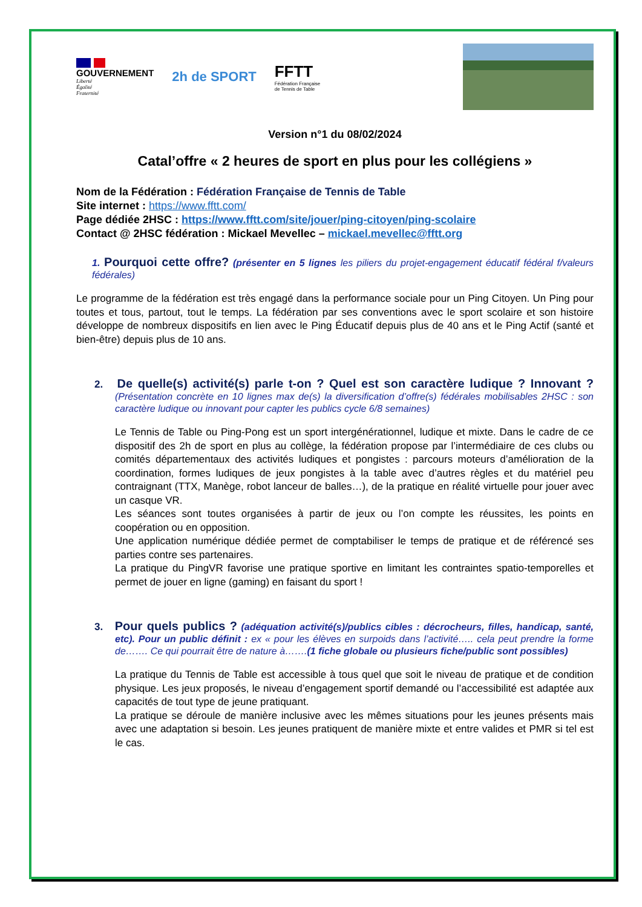GOUVERNEMENT
Liberté
Égalité
Fraternité
2h de SPORT
FFTT
Fédération Française
de Tennis de Table
Version n°1 du 08/02/2024
Catal’offre « 2 heures de sport en plus pour les collégiens »
Nom de la Fédération : Fédération Française de Tennis de Table
Site internet : https://www.fftt.com/
Page dédiée 2HSC : https://www.fftt.com/site/jouer/ping-citoyen/ping-scolaire
Contact @ 2HSC fédération : Mickael Mevellec – mickael.mevellec@fftt.org
1. Pourquoi cette offre? (présenter en 5 lignes les piliers du projet-engagement éducatif fédéral f/valeurs fédérales)
Le programme de la fédération est très engagé dans la performance sociale pour un Ping Citoyen. Un Ping pour toutes et tous, partout, tout le temps. La fédération par ses conventions avec le sport scolaire et son histoire développe de nombreux dispositifs en lien avec le Ping Éducatif depuis plus de 40 ans et le Ping Actif (santé et bien-être) depuis plus de 10 ans.
2. De quelle(s) activité(s) parle t-on ? Quel est son caractère ludique ? Innovant ?(Présentation concrète en 10 lignes max de(s) la diversification d’offre(s) fédérales mobilisables 2HSC : son caractère ludique ou innovant pour capter les publics cycle 6/8 semaines)
Le Tennis de Table ou Ping-Pong est un sport intergénérationnel, ludique et mixte. Dans le cadre de ce dispositif des 2h de sport en plus au collège, la fédération propose par l’intermédiaire de ces clubs ou comités départementaux des activités ludiques et pongistes : parcours moteurs d’amélioration de la coordination, formes ludiques de jeux pongistes à la table avec d’autres règles et du matériel peu contraignant (TTX, Manège, robot lanceur de balles…), de la pratique en réalité virtuelle pour jouer avec un casque VR.
Les séances sont toutes organisées à partir de jeux ou l’on compte les réussites, les points en coopération ou en opposition.
Une application numérique dédiée permet de comptabiliser le temps de pratique et de référencé ses parties contre ses partenaires.
La pratique du PingVR favorise une pratique sportive en limitant les contraintes spatio-temporelles et permet de jouer en ligne (gaming) en faisant du sport !
3. Pour quels publics ? (adéquation activité(s)/publics cibles : décrocheurs, filles, handicap, santé, etc). Pour un public définit : ex « pour les élèves en surpoids dans l’activité….. cela peut prendre la forme de……. Ce qui pourrait être de nature à…….(1 fiche globale ou plusieurs fiche/public sont possibles)
La pratique du Tennis de Table est accessible à tous quel que soit le niveau de pratique et de condition physique. Les jeux proposés, le niveau d’engagement sportif demandé ou l’accessibilité est adaptée aux capacités de tout type de jeune pratiquant.
La pratique se déroule de manière inclusive avec les mêmes situations pour les jeunes présents mais avec une adaptation si besoin. Les jeunes pratiquent de manière mixte et entre valides et PMR si tel est le cas.